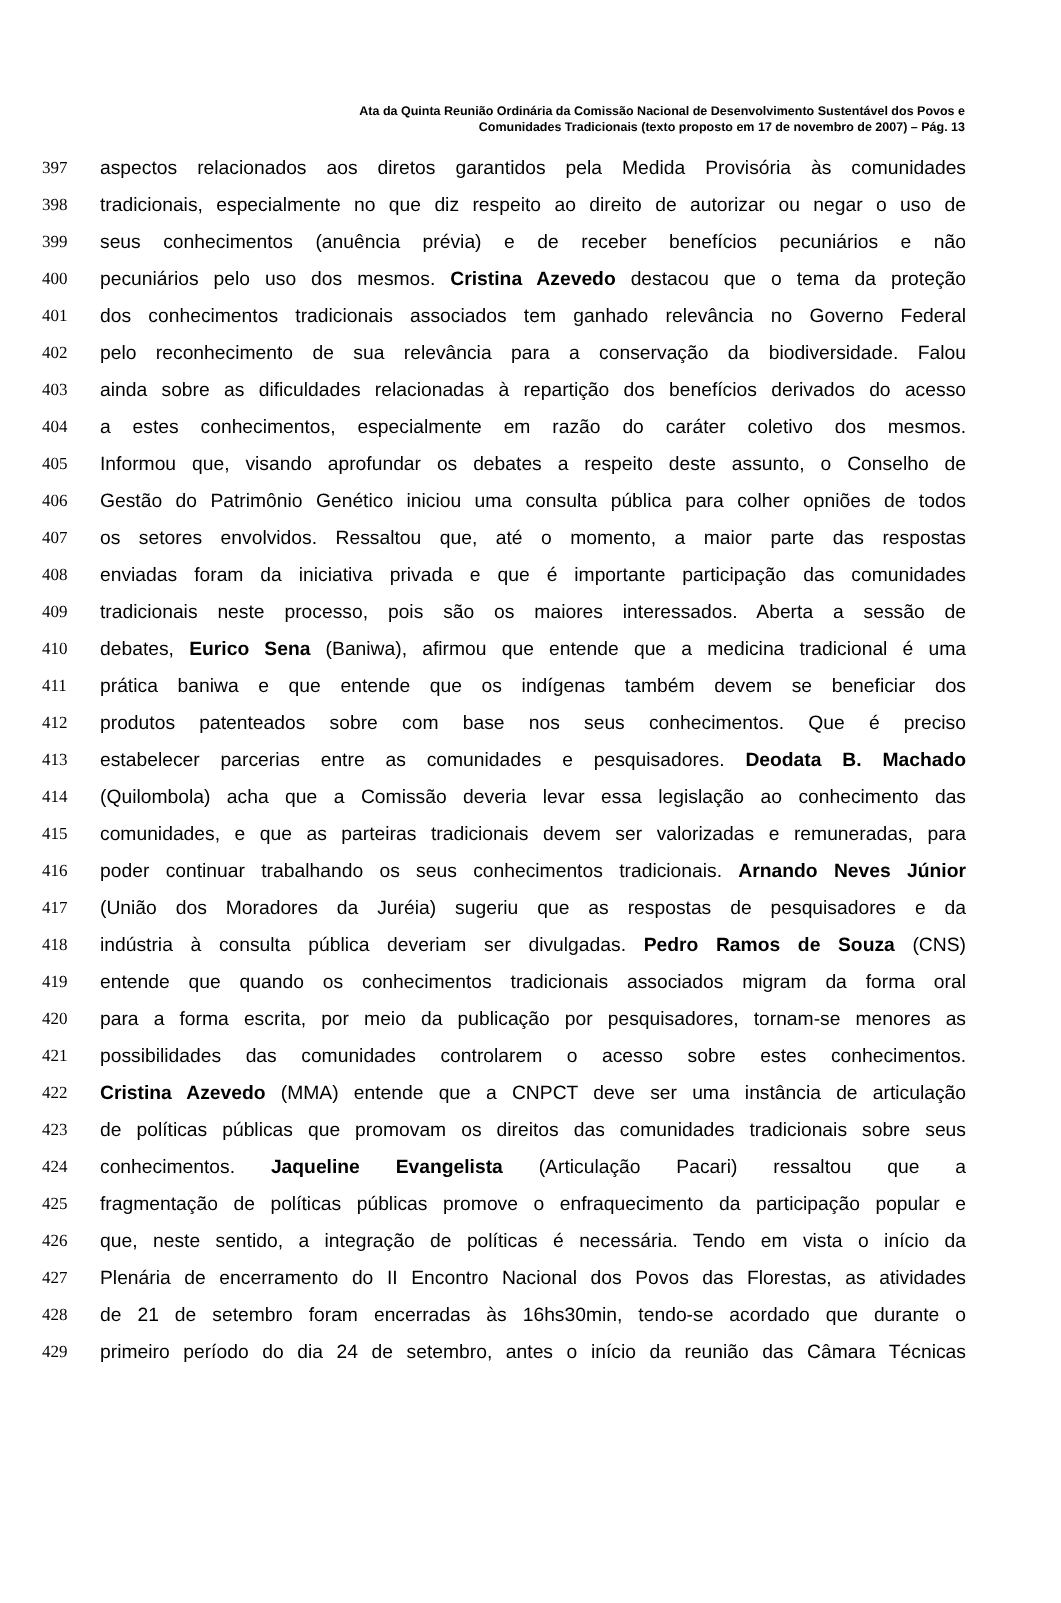Ata da Quinta Reunião Ordinária da Comissão Nacional de Desenvolvimento Sustentável dos Povos e
Comunidades Tradicionais (texto proposto em 17 de novembro de 2007) – Pág. 13
397 aspectos relacionados aos diretos garantidos pela Medida Provisória às comunidades
398 tradicionais, especialmente no que diz respeito ao direito de autorizar ou negar o uso de
399 seus conhecimentos (anuência prévia) e de receber benefícios pecuniários e não
400 pecuniários pelo uso dos mesmos. Cristina Azevedo destacou que o tema da proteção
401 dos conhecimentos tradicionais associados tem ganhado relevância no Governo Federal
402 pelo reconhecimento de sua relevância para a conservação da biodiversidade. Falou
403 ainda sobre as dificuldades relacionadas à repartição dos benefícios derivados do acesso
404 a estes conhecimentos, especialmente em razão do caráter coletivo dos mesmos.
405 Informou que, visando aprofundar os debates a respeito deste assunto, o Conselho de
406 Gestão do Patrimônio Genético iniciou uma consulta pública para colher opniões de todos
407 os setores envolvidos. Ressaltou que, até o momento, a maior parte das respostas
408 enviadas foram da iniciativa privada e que é importante participação das comunidades
409 tradicionais neste processo, pois são os maiores interessados. Aberta a sessão de
410 debates, Eurico Sena (Baniwa), afirmou que entende que a medicina tradicional é uma
411 prática baniwa e que entende que os indígenas também devem se beneficiar dos
412 produtos patenteados sobre com base nos seus conhecimentos. Que é preciso
413 estabelecer parcerias entre as comunidades e pesquisadores. Deodata B. Machado
414 (Quilombola) acha que a Comissão deveria levar essa legislação ao conhecimento das
415 comunidades, e que as parteiras tradicionais devem ser valorizadas e remuneradas, para
416 poder continuar trabalhando os seus conhecimentos tradicionais. Arnando Neves Júnior
417 (União dos Moradores da Juréia) sugeriu que as respostas de pesquisadores e da
418 indústria à consulta pública deveriam ser divulgadas. Pedro Ramos de Souza (CNS)
419 entende que quando os conhecimentos tradicionais associados migram da forma oral
420 para a forma escrita, por meio da publicação por pesquisadores, tornam-se menores as
421 possibilidades das comunidades controlarem o acesso sobre estes conhecimentos.
422 Cristina Azevedo (MMA) entende que a CNPCT deve ser uma instância de articulação
423 de políticas públicas que promovam os direitos das comunidades tradicionais sobre seus
424 conhecimentos. Jaqueline Evangelista (Articulação Pacari) ressaltou que a
425 fragmentação de políticas públicas promove o enfraquecimento da participação popular e
426 que, neste sentido, a integração de políticas é necessária. Tendo em vista o início da
427 Plenária de encerramento do II Encontro Nacional dos Povos das Florestas, as atividades
428 de 21 de setembro foram encerradas às 16hs30min, tendo-se acordado que durante o
429 primeiro período do dia 24 de setembro, antes o início da reunião das Câmara Técnicas